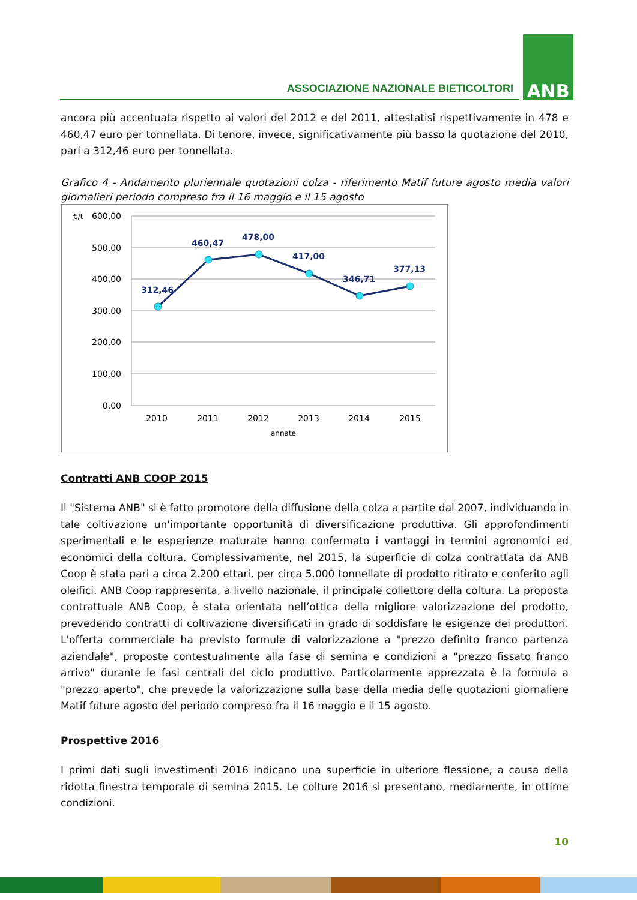ASSOCIAZIONE NAZIONALE BIETICOLTORI
ANB
ancora più accentuata rispetto ai valori del 2012 e del 2011, attestatisi rispettivamente in 478 e 460,47 euro per tonnellata. Di tenore, invece, significativamente più basso la quotazione del 2010, pari a 312,46 euro per tonnellata.
Grafico 4 - Andamento pluriennale quotazioni colza - riferimento Matif future agosto media valori giornalieri periodo compreso fra il 16 maggio e il 15 agosto
€/t
600,00
500,00
400,00
300,00
200,00
100,00
0,00
2010
2011
2012
2013
2014
2015
annate
312,46
460,47
478,00
417,00
346,71
377,13
Contratti ANB COOP 2015
Il "Sistema ANB" si è fatto promotore della diffusione della colza a partite dal 2007, individuando in tale coltivazione un'importante opportunità di diversificazione produttiva. Gli approfondimenti sperimentali e le esperienze maturate hanno confermato i vantaggi in termini agronomici ed economici della coltura. Complessivamente, nel 2015, la superficie di colza contrattata da ANB Coop è stata pari a circa 2.200 ettari, per circa 5.000 tonnellate di prodotto ritirato e conferito agli oleifici. ANB Coop rappresenta, a livello nazionale, il principale collettore della coltura. La proposta contrattuale ANB Coop, è stata orientata nell’ottica della migliore valorizzazione del prodotto, prevedendo contratti di coltivazione diversificati in grado di soddisfare le esigenze dei produttori. L'offerta commerciale ha previsto formule di valorizzazione a "prezzo definito franco partenza aziendale", proposte contestualmente alla fase di semina e condizioni a "prezzo fissato franco arrivo" durante le fasi centrali del ciclo produttivo. Particolarmente apprezzata è la formula a "prezzo aperto", che prevede la valorizzazione sulla base della media delle quotazioni giornaliere Matif future agosto del periodo compreso fra il 16 maggio e il 15 agosto.
Prospettive 2016
I primi dati sugli investimenti 2016 indicano una superficie in ulteriore flessione, a causa della ridotta finestra temporale di semina 2015. Le colture 2016 si presentano, mediamente, in ottime condizioni.
10